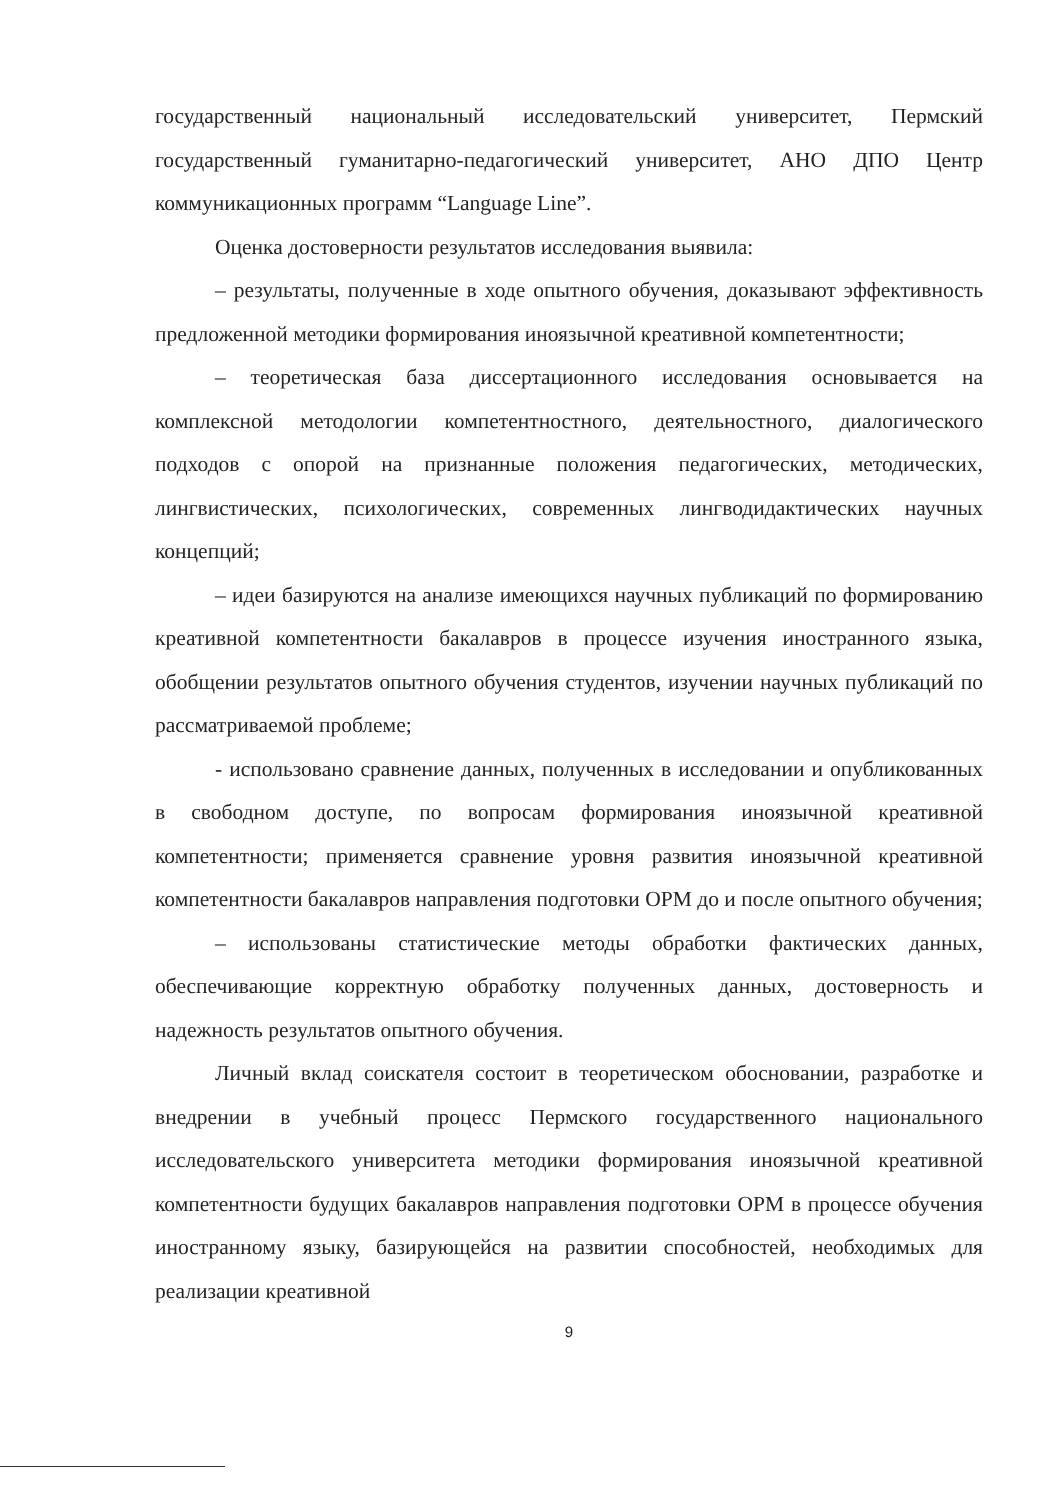государственный национальный исследовательский университет, Пермский государственный гуманитарно-педагогический университет, АНО ДПО Центр коммуникационных программ “Language Line”.
Оценка достоверности результатов исследования выявила:
– результаты, полученные в ходе опытного обучения, доказывают эффективность предложенной методики формирования иноязычной креативной компетентности;
– теоретическая база диссертационного исследования основывается на комплексной методологии компетентностного, деятельностного, диалогического подходов с опорой на признанные положения педагогических, методических, лингвистических, психологических, современных лингводидактических научных концепций;
– идеи базируются на анализе имеющихся научных публикаций по формированию креативной компетентности бакалавров в процессе изучения иностранного языка, обобщении результатов опытного обучения студентов, изучении научных публикаций по рассматриваемой проблеме;
- использовано сравнение данных, полученных в исследовании и опубликованных в свободном доступе, по вопросам формирования иноязычной креативной компетентности; применяется сравнение уровня развития иноязычной креативной компетентности бакалавров направления подготовки ОРМ до и после опытного обучения;
– использованы статистические методы обработки фактических данных, обеспечивающие корректную обработку полученных данных, достоверность и надежность результатов опытного обучения.
Личный вклад соискателя состоит в теоретическом обосновании, разработке и внедрении в учебный процесс Пермского государственного национального исследовательского университета методики формирования иноязычной креативной компетентности будущих бакалавров направления подготовки ОРМ в процессе обучения иностранному языку, базирующейся на развитии способностей, необходимых для реализации креативной
9